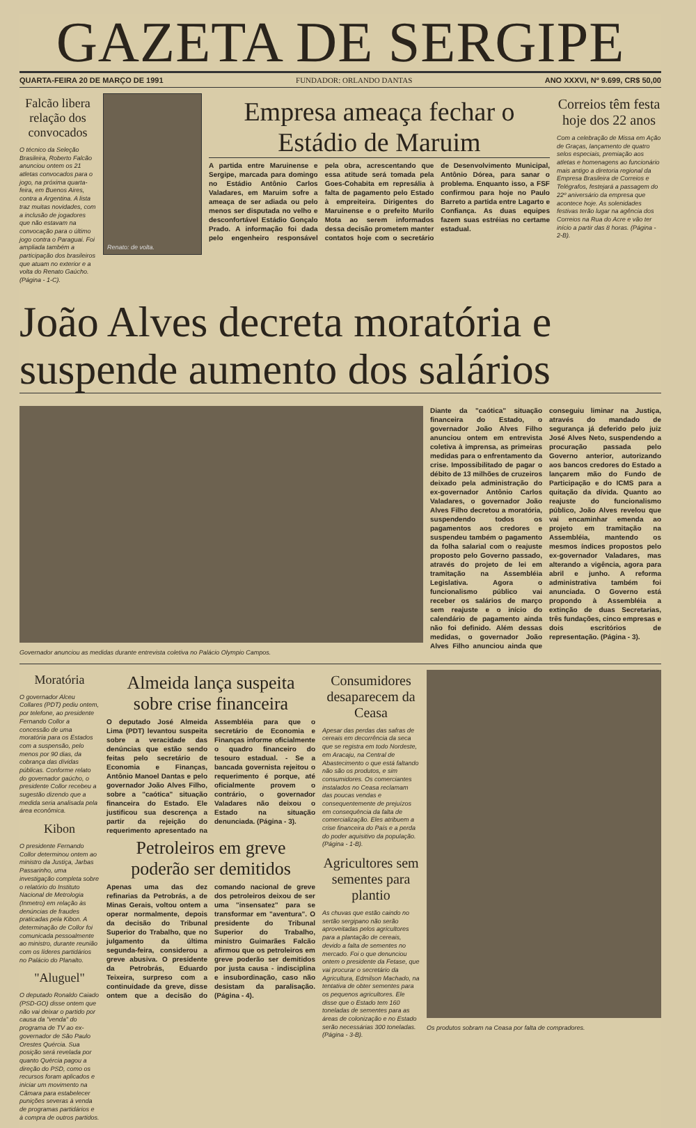GAZETA DE SERGIPE
QUARTA-FEIRA 20 DE MARÇO DE 1991 FUNDADOR: ORLANDO DANTAS ANO XXXVI, Nº 9.699, CR$ 50,00
Falcão libera relação dos convocados
O técnico da Seleção Brasileira, Roberto Falcão anunciou ontem os 21 atletas convocados para o jogo, na próxima quarta-feira, em Buenos Aires, contra a Argentina. A lista traz muitas novidades, com a inclusão de jogadores que não estavam na convocação para o último jogo contra o Paraguai. Foi ampliada também a participação dos brasileiros que atuam no exterior e a volta do Renato Gaúcho. (Página - 1-C).
Renato: de volta.
Empresa ameaça fechar o Estádio de Maruim
A partida entre Maruinense e Sergipe, marcada para domingo no Estádio Antônio Carlos Valadares, em Maruim sofre a ameaça de ser adiada ou pelo menos ser disputada no velho e desconfortável Estádio Gonçalo Prado. A informação foi dada pelo engenheiro responsável pela obra, acrescentando que essa atitude será tomada pela Goes-Cohabita em represália à falta de pagamento pelo Estado à empreiteira. Dirigentes do Maruinense e o prefeito Murilo Mota ao serem informados dessa decisão prometem manter contatos hoje com o secretário de Desenvolvimento Municipal, Antônio Dórea, para sanar o problema. Enquanto isso, a FSF confirmou para hoje no Paulo Barreto a partida entre Lagarto e Confiança. As duas equipes fazem suas estréias no certame estadual.
Correios têm festa hoje dos 22 anos
Com a celebração de Missa em Ação de Graças, lançamento de quatro selos especiais, premiação aos atletas e homenagens ao funcionário mais antigo a diretoria regional da Empresa Brasileira de Correios e Telégrafos, festejará a passagem do 22º aniversário da empresa que acontece hoje. As solenidades festivas terão lugar na agência dos Correios na Rua do Acre e vão ter início a partir das 8 horas. (Página - 2-B).
João Alves decreta moratória e suspende aumento dos salários
Governador anunciou as medidas durante entrevista coletiva no Palácio Olympio Campos.
Diante da "caótica" situação financeira do Estado, o governador João Alves Filho anunciou ontem em entrevista coletiva à imprensa, as primeiras medidas para o enfrentamento da crise. Impossibilitado de pagar o débito de 13 milhões de cruzeiros deixado pela administração do ex-governador Antônio Carlos Valadares, o governador João Alves Filho decretou a moratória, suspendendo todos os pagamentos aos credores e suspendeu também o pagamento da folha salarial com o reajuste proposto pelo Governo passado, através do projeto de lei em tramitação na Assembléia Legislativa. Agora o funcionalismo público vai receber os salários de março sem reajuste e o início do calendário de pagamento ainda não foi definido. Além dessas medidas, o governador João Alves Filho anunciou ainda que conseguiu liminar na Justiça, através do mandado de segurança já deferido pelo juiz José Alves Neto, suspendendo a procuração passada pelo Governo anterior, autorizando aos bancos credores do Estado a lançarem mão do Fundo de Participação e do ICMS para a quitação da dívida. Quanto ao reajuste do funcionalismo público, João Alves revelou que vai encaminhar emenda ao projeto em tramitação na Assembléia, mantendo os mesmos índices propostos pelo ex-governador Valadares, mas alterando a vigência, agora para abril e junho. A reforma administrativa também foi anunciada. O Governo está propondo à Assembléia a extinção de duas Secretarias, três fundações, cinco empresas e dois escritórios de representação. (Página - 3).
Moratória
O governador Alceu Collares (PDT) pediu ontem, por telefone, ao presidente Fernando Collor a concessão de uma moratória para os Estados com a suspensão, pelo menos por 90 dias, da cobrança das dívidas públicas. Conforme relato do governador gaúcho, o presidente Collor recebeu a sugestão dizendo que a medida seria analisada pela área econômica.
Kibon
O presidente Fernando Collor determinou ontem ao ministro da Justiça, Jarbas Passarinho, uma investigação completa sobre o relatório do Instituto Nacional de Metrologia (Inmetro) em relação às denúncias de fraudes praticadas pela Kibon. A determinação de Collor foi comunicada pessoalmente ao ministro, durante reunião com os líderes partidários no Palácio do Planalto.
"Aluguel"
O deputado Ronaldo Caiado (PSD-GO) disse ontem que não vai deixar o partido por causa da "venda" do programa de TV ao ex-governador de São Paulo Orestes Quércia. Sua posição será revelada por quanto Quércia pagou a direção do PSD, como os recursos foram aplicados e iniciar um movimento na Câmara para estabelecer punições severas à venda de programas partidários e à compra de outros partidos.
Almeida lança suspeita sobre crise financeira
O deputado José Almeida Lima (PDT) levantou suspeita sobre a veracidade das denúncias que estão sendo feitas pelo secretário de Economia e Finanças, Antônio Manoel Dantas e pelo governador João Alves Filho, sobre a "caótica" situação financeira do Estado. Ele justificou sua descrença a partir da rejeição do requerimento apresentado na Assembléia para que o secretário de Economia e Finanças informe oficialmente o quadro financeiro do tesouro estadual. - Se a bancada governista rejeitou o requerimento é porque, até oficialmente provem o contrário, o governador Valadares não deixou o Estado na situação denunciada. (Página - 3).
Petroleiros em greve poderão ser demitidos
Apenas uma das dez refinarias da Petrobrás, a de Minas Gerais, voltou ontem a operar normalmente, depois da decisão do Tribunal Superior do Trabalho, que no julgamento da última segunda-feira, considerou a greve abusiva. O presidente da Petrobrás, Eduardo Teixeira, surpreso com a continuidade da greve, disse ontem que a decisão do comando nacional de greve dos petroleiros deixou de ser uma "insensatez" para se transformar em "aventura". O presidente do Tribunal Superior do Trabalho, ministro Guimarães Falcão afirmou que os petroleiros em greve poderão ser demitidos por justa causa - indisciplina e insubordinação, caso não desistam da paralisação. (Página - 4).
Consumidores desaparecem da Ceasa
Apesar das perdas das safras de cereais em decorrência da seca que se registra em todo Nordeste, em Aracaju, na Central de Abastecimento o que está faltando não são os produtos, e sim consumidores. Os comerciantes instalados no Ceasa reclamam das poucas vendas e consequentemente de prejuízos em consequência da falta de comercialização. Eles atribuem a crise financeira do País e a perda do poder aquisitivo da população. (Página - 1-B).
Agricultores sem sementes para plantio
As chuvas que estão caindo no sertão sergipano não serão aproveitadas pelos agricultores para a plantação de cereais, devido a falta de sementes no mercado. Foi o que denunciou ontem o presidente da Fetase, que vai procurar o secretário da Agricultura, Edmilson Machado, na tentativa de obter sementes para os pequenos agricultores. Ele disse que o Estado tem 160 toneladas de sementes para as áreas de colonização e no Estado serão necessárias 300 toneladas. (Página - 3-B).
Os produtos sobram na Ceasa por falta de compradores.